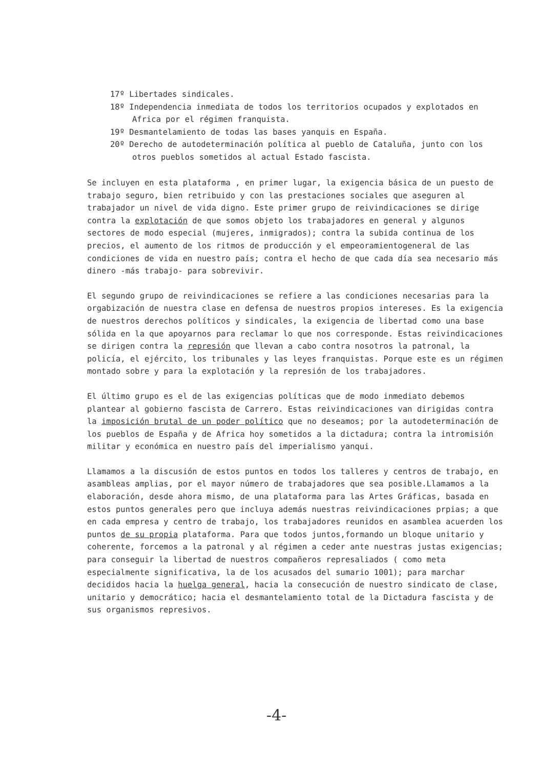17º Libertades sindicales.
18º Independencia inmediata de todos los territorios ocupados y explotados en Africa por el régimen franquista.
19º Desmantelamiento de todas las bases yanquis en España.
20º Derecho de autodeterminación política al pueblo de Cataluña, junto con los otros pueblos sometidos al actual Estado fascista.
Se incluyen en esta plataforma , en primer lugar, la exigencia básica de un puesto de trabajo seguro, bien retribuido y con las prestaciones sociales que aseguren al trabajador un nivel de vida digno. Este primer grupo de reivindicaciones se dirige contra la explotación de que somos objeto los trabajadores en general y algunos sectores de modo especial (mujeres, inmigrados); contra la subida continua de los precios, el aumento de los ritmos de producción y el empeoramientogeneral de las condiciones de vida en nuestro país; contra el hecho de que cada día sea necesario más dinero -más trabajo- para sobrevivir.
El segundo grupo de reivindicaciones se refiere a las condiciones necesarias para la orgabización de nuestra clase en defensa de nuestros propios intereses. Es la exigencia de nuestros derechos políticos y sindicales, la exigencia de libertad como una base sólida en la que apoyarnos para reclamar lo que nos corresponde. Estas reivindicaciones se dirigen contra la represión que llevan a cabo contra nosotros la patronal, la policía, el ejército, los tribunales y las leyes franquistas. Porque este es un régimen montado sobre y para la explotación y la represión de los trabajadores.
El último grupo es el de las exigencias políticas que de modo inmediato debemos plantear al gobierno fascista de Carrero. Estas reivindicaciones van dirigidas contra la imposición brutal de un poder político que no deseamos; por la autodeterminación de los pueblos de España y de Africa hoy sometidos a la dictadura; contra la intromisión militar y económica en nuestro país del imperialismo yanqui.
Llamamos a la discusión de estos puntos en todos los talleres y centros de trabajo, en asambleas amplias, por el mayor número de trabajadores que sea posible.Llamamos a la elaboración, desde ahora mismo, de una plataforma para las Artes Gráficas, basada en estos puntos generales pero que incluya además nuestras reivindicaciones prpias; a que en cada empresa y centro de trabajo, los trabajadores reunidos en asamblea acuerden los puntos de su propia plataforma. Para que todos juntos,formando un bloque unitario y coherente, forcemos a la patronal y al régimen a ceder ante nuestras justas exigencias; para conseguir la libertad de nuestros compañeros represaliados ( como meta especialmente significativa, la de los acusados del sumario 1001); para marchar decididos hacia la huelga general, hacia la consecución de nuestro sindicato de clase, unitario y democrático; hacia el desmantelamiento total de la Dictadura fascista y de sus organismos represivos.
-4-